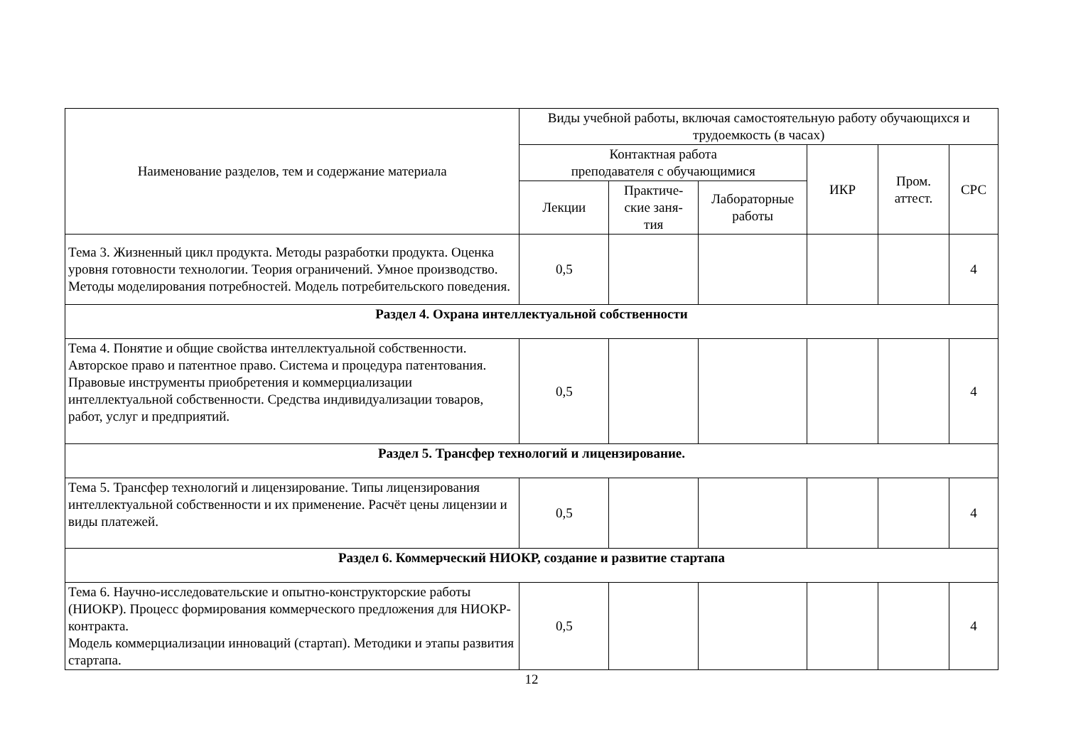| Наименование разделов, тем и содержание материала | Виды учебной работы, включая самостоятельную работу обучающихся и трудоемкость (в часах) | | | | | |
| --- | --- | --- | --- | --- | --- | --- |
| | Контактная работа преподавателя с обучающимися | | | ИКР | Пром. аттест. | СРС |
| | Лекции | Практиче- ские заня- тия | Лабораторные работы | | | |
| Тема 3. Жизненный цикл продукта. Методы разработки продукта. Оценка уровня готовности технологии. Теория ограничений. Умное производство. Методы моделирования потребностей. Модель потребительского поведения. | 0,5 | | | | | 4 |
| Раздел 4. Охрана интеллектуальной собственности | | | | | | |
| Тема 4. Понятие и общие свойства интеллектуальной собственности. Авторское право и патентное право. Система и процедура патентования. Правовые инструменты приобретения и коммерциализации интеллектуальной собственности. Средства индивидуализации товаров, работ, услуг и предприятий. | 0,5 | | | | | 4 |
| Раздел 5. Трансфер технологий и лицензирование. | | | | | | |
| Тема 5. Трансфер технологий и лицензирование. Типы лицензирования интеллектуальной собственности и их применение. Расчёт цены лицензии и виды платежей. | 0,5 | | | | | 4 |
| Раздел 6. Коммерческий НИОКР, создание и развитие стартапа | | | | | | |
| Тема 6. Научно-исследовательские и опытно-конструкторские работы (НИОКР). Процесс формирования коммерческого предложения для НИОКР-контракта. Модель коммерциализации инноваций (стартап). Методики и этапы развития стартапа. | 0,5 | | | | | 4 |
12